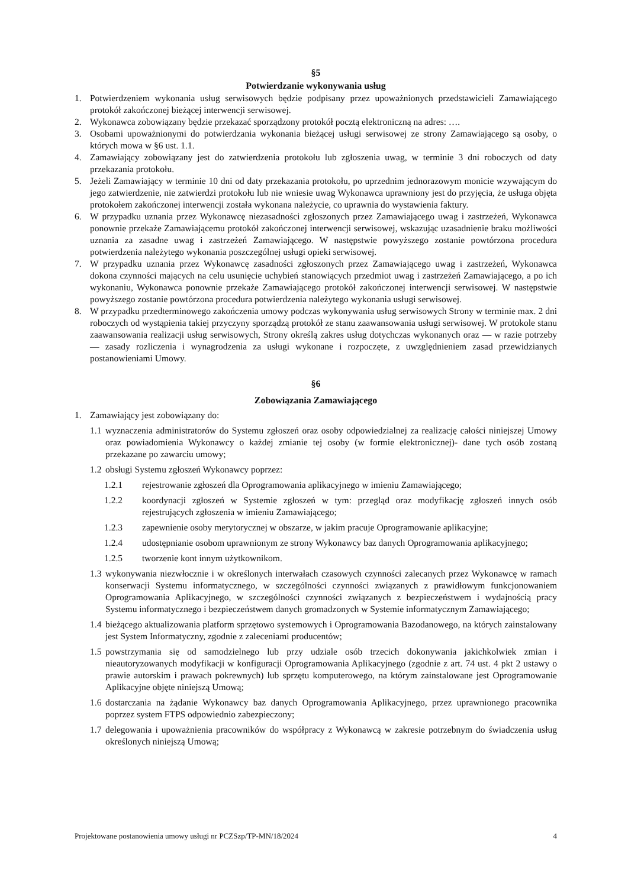§5
Potwierdzanie wykonywania usług
1. Potwierdzeniem wykonania usług serwisowych będzie podpisany przez upoważnionych przedstawicieli Zamawiającego protokół zakończonej bieżącej interwencji serwisowej.
2. Wykonawca zobowiązany będzie przekazać sporządzony protokół pocztą elektroniczną na adres: ….
3. Osobami upoważnionymi do potwierdzania wykonania bieżącej usługi serwisowej ze strony Zamawiającego są osoby, o których mowa w §6 ust. 1.1.
4. Zamawiający zobowiązany jest do zatwierdzenia protokołu lub zgłoszenia uwag, w terminie 3 dni roboczych od daty przekazania protokołu.
5. Jeżeli Zamawiający w terminie 10 dni od daty przekazania protokołu, po uprzednim jednorazowym monicie wzywającym do jego zatwierdzenie, nie zatwierdzi protokołu lub nie wniesie uwag Wykonawca uprawniony jest do przyjęcia, że usługa objęta protokołem zakończonej interwencji została wykonana należycie, co uprawnia do wystawienia faktury.
6. W przypadku uznania przez Wykonawcę niezasadności zgłoszonych przez Zamawiającego uwag i zastrzeżeń, Wykonawca ponownie przekaże Zamawiającemu protokół zakończonej interwencji serwisowej, wskazując uzasadnienie braku możliwości uznania za zasadne uwag i zastrzeżeń Zamawiającego. W następstwie powyższego zostanie powtórzona procedura potwierdzenia należytego wykonania poszczególnej usługi opieki serwisowej.
7. W przypadku uznania przez Wykonawcę zasadności zgłoszonych przez Zamawiającego uwag i zastrzeżeń, Wykonawca dokona czynności mających na celu usunięcie uchybień stanowiących przedmiot uwag i zastrzeżeń Zamawiającego, a po ich wykonaniu, Wykonawca ponownie przekaże Zamawiającego protokół zakończonej interwencji serwisowej. W następstwie powyższego zostanie powtórzona procedura potwierdzenia należytego wykonania usługi serwisowej.
8. W przypadku przedterminowego zakończenia umowy podczas wykonywania usług serwisowych Strony w terminie max. 2 dni roboczych od wystąpienia takiej przyczyny sporządzą protokół ze stanu zaawansowania usługi serwisowej. W protokole stanu zaawansowania realizacji usług serwisowych, Strony określą zakres usług dotychczas wykonanych oraz — w razie potrzeby — zasady rozliczenia i wynagrodzenia za usługi wykonane i rozpoczęte, z uwzględnieniem zasad przewidzianych postanowieniami Umowy.
§6
Zobowiązania Zamawiającego
1. Zamawiający jest zobowiązany do:
1.1 wyznaczenia administratorów do Systemu zgłoszeń oraz osoby odpowiedzialnej za realizację całości niniejszej Umowy oraz powiadomienia Wykonawcy o każdej zmianie tej osoby (w formie elektronicznej)- dane tych osób zostaną przekazane po zawarciu umowy;
1.2 obsługi Systemu zgłoszeń Wykonawcy poprzez:
1.2.1 rejestrowanie zgłoszeń dla Oprogramowania aplikacyjnego w imieniu Zamawiającego;
1.2.2 koordynacji zgłoszeń w Systemie zgłoszeń w tym: przegląd oraz modyfikację zgłoszeń innych osób rejestrujących zgłoszenia w imieniu Zamawiającego;
1.2.3 zapewnienie osoby merytorycznej w obszarze, w jakim pracuje Oprogramowanie aplikacyjne;
1.2.4 udostępnianie osobom uprawnionym ze strony Wykonawcy baz danych Oprogramowania aplikacyjnego;
1.2.5 tworzenie kont innym użytkownikom.
1.3 wykonywania niezwłocznie i w określonych interwałach czasowych czynności zalecanych przez Wykonawcę w ramach konserwacji Systemu informatycznego, w szczególności czynności związanych z prawidłowym funkcjonowaniem Oprogramowania Aplikacyjnego, w szczególności czynności związanych z bezpieczeństwem i wydajnością pracy Systemu informatycznego i bezpieczeństwem danych gromadzonych w Systemie informatycznym Zamawiającego;
1.4 bieżącego aktualizowania platform sprzętowo systemowych i Oprogramowania Bazodanowego, na których zainstalowany jest System Informatyczny, zgodnie z zaleceniami producentów;
1.5 powstrzymania się od samodzielnego lub przy udziale osób trzecich dokonywania jakichkolwiek zmian i nieautoryzowanych modyfikacji w konfiguracji Oprogramowania Aplikacyjnego (zgodnie z art. 74 ust. 4 pkt 2 ustawy o prawie autorskim i prawach pokrewnych) lub sprzętu komputerowego, na którym zainstalowane jest Oprogramowanie Aplikacyjne objęte niniejszą Umową;
1.6 dostarczania na żądanie Wykonawcy baz danych Oprogramowania Aplikacyjnego, przez uprawnionego pracownika poprzez system FTPS odpowiednio zabezpieczony;
1.7 delegowania i upoważnienia pracowników do współpracy z Wykonawcą w zakresie potrzebnym do świadczenia usług określonych niniejszą Umową;
Projektowane postanowienia umowy usługi nr PCZSzp/TP-MN/18/2024 4